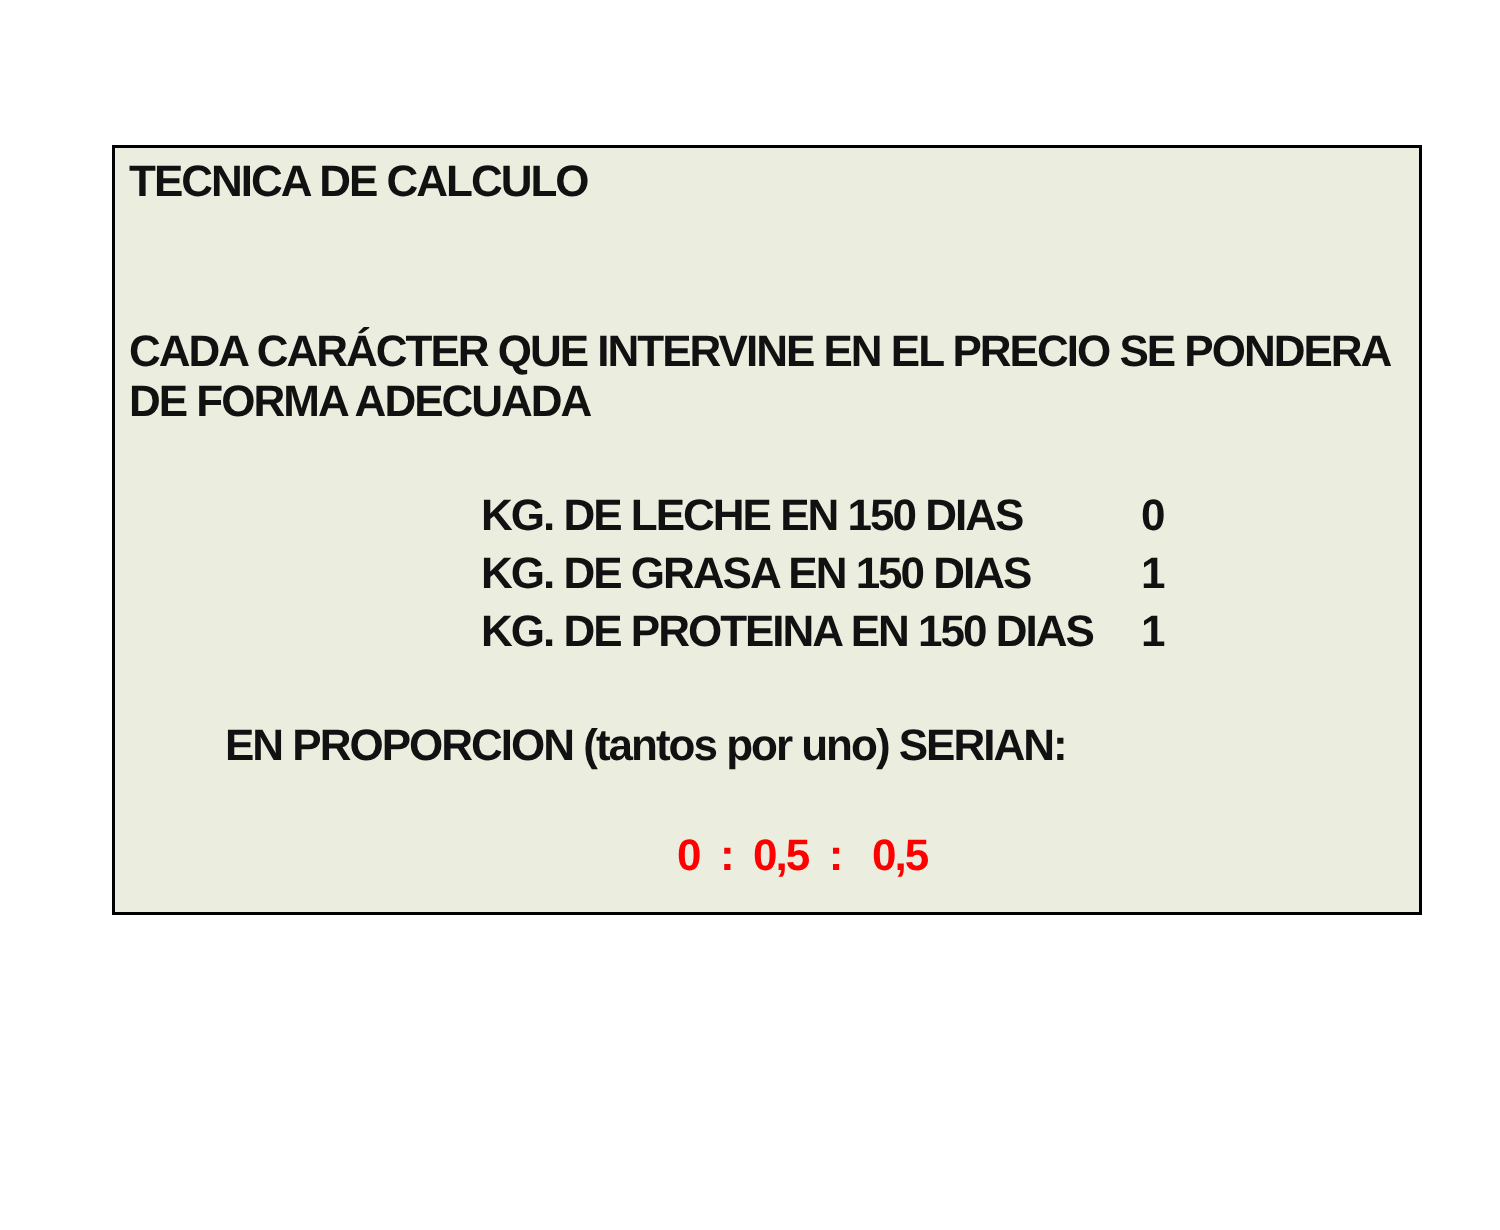TECNICA DE CALCULO
CADA CARÁCTER QUE INTERVINE EN EL PRECIO SE PONDERA DE FORMA ADECUADA
KG. DE LECHE EN 150 DIAS 0
KG. DE GRASA EN 150 DIAS 1
KG. DE PROTEINA EN 150 DIAS 1
EN PROPORCION (tantos por uno) SERIAN:
0 : 0,5 : 0,5